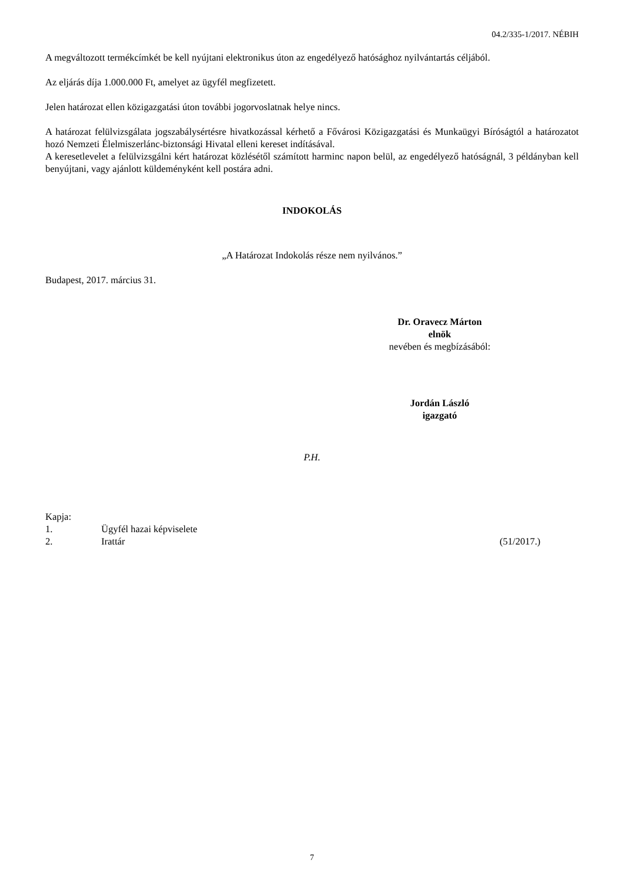04.2/335-1/2017. NÉBIH
A megváltozott termékcímkét be kell nyújtani elektronikus úton az engedélyező hatósághoz nyilvántartás céljából.
Az eljárás díja 1.000.000 Ft, amelyet az ügyfél megfizetett.
Jelen határozat ellen közigazgatási úton további jogorvoslatnak helye nincs.
A határozat felülvizsgálata jogszabálysértésre hivatkozással kérhető a Fővárosi Közigazgatási és Munkaügyi Bíróságtól a határozatot hozó Nemzeti Élelmiszerlánc-biztonsági Hivatal elleni kereset indításával.
A keresetlevelet a felülvizsgálni kért határozat közlésétől számított harminc napon belül, az engedélyező hatóságnál, 3 példányban kell benyújtani, vagy ajánlott küldeményként kell postára adni.
INDOKOLÁS
„A Határozat Indokolás része nem nyilvános.”
Budapest, 2017. március 31.
Dr. Oravecz Márton
elnök
nevében és megbízásából:
Jordán László
igazgató
P.H.
Kapja:
1. Ügyfél hazai képviselete
2. Irattár (51/2017.)
7